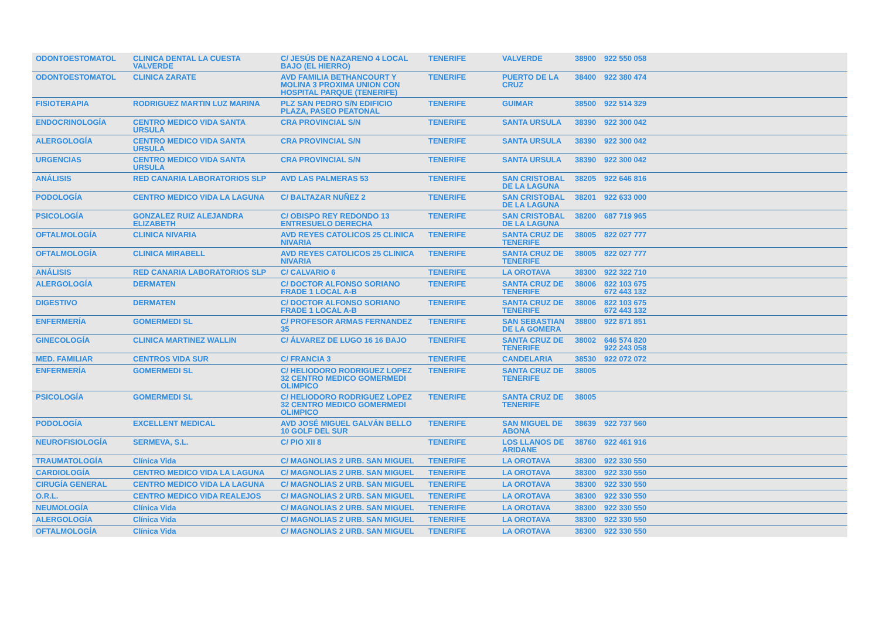| ODONTOESTOMATOL | CLINICA DENTAL LA CUESTA VALVERDE | C/ JESÚS DE NAZARENO 4 LOCAL BAJO (EL HIERRO) | TENERIFE | VALVERDE | 38900 | 922 550 058 |
| ODONTOESTOMATOL | CLINICA ZARATE | AVD FAMILIA BETHANCOURT Y MOLINA 3 PROXIMA UNION CON HOSPITAL PARQUE (TENERIFE) | TENERIFE | PUERTO DE LA CRUZ | 38400 | 922 380 474 |
| FISIOTERAPIA | RODRIGUEZ MARTIN LUZ MARINA | PLZ SAN PEDRO S/N EDIFICIO PLAZA, PASEO PEATONAL | TENERIFE | GUIMAR | 38500 | 922 514 329 |
| ENDOCRINOLOGÍA | CENTRO MEDICO VIDA SANTA URSULA | CRA PROVINCIAL S/N | TENERIFE | SANTA URSULA | 38390 | 922 300 042 |
| ALERGOLOGÍA | CENTRO MEDICO VIDA SANTA URSULA | CRA PROVINCIAL S/N | TENERIFE | SANTA URSULA | 38390 | 922 300 042 |
| URGENCIAS | CENTRO MEDICO VIDA SANTA URSULA | CRA PROVINCIAL S/N | TENERIFE | SANTA URSULA | 38390 | 922 300 042 |
| ANÁLISIS | RED CANARIA LABORATORIOS SLP | AVD LAS PALMERAS 53 | TENERIFE | SAN CRISTOBAL DE LA LAGUNA | 38205 | 922 646 816 |
| PODOLOGÍA | CENTRO MEDICO VIDA LA LAGUNA | C/ BALTAZAR NUÑEZ 2 | TENERIFE | SAN CRISTOBAL DE LA LAGUNA | 38201 | 922 633 000 |
| PSICOLOGÍA | GONZALEZ RUIZ ALEJANDRA ELIZABETH | C/ OBISPO REY REDONDO 13 ENTRESUELO DERECHA | TENERIFE | SAN CRISTOBAL DE LA LAGUNA | 38200 | 687 719 965 |
| OFTALMOLOGÍA | CLINICA NIVARIA | AVD REYES CATOLICOS 25 CLINICA NIVARIA | TENERIFE | SANTA CRUZ DE TENERIFE | 38005 | 822 027 777 |
| OFTALMOLOGÍA | CLINICA MIRABELL | AVD REYES CATOLICOS 25 CLINICA NIVARIA | TENERIFE | SANTA CRUZ DE TENERIFE | 38005 | 822 027 777 |
| ANÁLISIS | RED CANARIA LABORATORIOS SLP | C/ CALVARIO 6 | TENERIFE | LA OROTAVA | 38300 | 922 322 710 |
| ALERGOLOGÍA | DERMATEN | C/ DOCTOR ALFONSO SORIANO FRADE 1 LOCAL A-B | TENERIFE | SANTA CRUZ DE TENERIFE | 38006 | 822 103 675 672 443 132 |
| DIGESTIVO | DERMATEN | C/ DOCTOR ALFONSO SORIANO FRADE 1 LOCAL A-B | TENERIFE | SANTA CRUZ DE TENERIFE | 38006 | 822 103 675 672 443 132 |
| ENFERMERÍA | GOMERMEDI SL | C/ PROFESOR ARMAS FERNANDEZ 35 | TENERIFE | SAN SEBASTIAN DE LA GOMERA | 38800 | 922 871 851 |
| GINECOLOGÍA | CLINICA MARTINEZ WALLIN | C/ ÁLVAREZ DE LUGO 16 16 BAJO | TENERIFE | SANTA CRUZ DE TENERIFE | 38002 | 646 574 820 922 243 058 |
| MED. FAMILIAR | CENTROS VIDA SUR | C/ FRANCIA 3 | TENERIFE | CANDELARIA | 38530 | 922 072 072 |
| ENFERMERÍA | GOMERMEDI SL | C/ HELIODORO RODRIGUEZ LOPEZ 32 CENTRO MEDICO GOMERMEDI OLIMPICO | TENERIFE | SANTA CRUZ DE TENERIFE | 38005 | |
| PSICOLOGÍA | GOMERMEDI SL | C/ HELIODORO RODRIGUEZ LOPEZ 32 CENTRO MEDICO GOMERMEDI OLIMPICO | TENERIFE | SANTA CRUZ DE TENERIFE | 38005 | |
| PODOLOGÍA | EXCELLENT MEDICAL | AVD JOSÉ MIGUEL GALVÁN BELLO 10 GOLF DEL SUR | TENERIFE | SAN MIGUEL DE ABONA | 38639 | 922 737 560 |
| NEUROFISIOLOGÍA | SERMEVA, S.L. | C/ PIO XII 8 | TENERIFE | LOS LLANOS DE ARIDANE | 38760 | 922 461 916 |
| TRAUMATOLOGÍA | Clínica Vida | C/ MAGNOLIAS 2 URB. SAN MIGUEL | TENERIFE | LA OROTAVA | 38300 | 922 330 550 |
| CARDIOLOGÍA | CENTRO MEDICO VIDA LA LAGUNA | C/ MAGNOLIAS 2 URB. SAN MIGUEL | TENERIFE | LA OROTAVA | 38300 | 922 330 550 |
| CIRUGÍA GENERAL | CENTRO MEDICO VIDA LA LAGUNA | C/ MAGNOLIAS 2 URB. SAN MIGUEL | TENERIFE | LA OROTAVA | 38300 | 922 330 550 |
| O.R.L. | CENTRO MEDICO VIDA REALEJOS | C/ MAGNOLIAS 2 URB. SAN MIGUEL | TENERIFE | LA OROTAVA | 38300 | 922 330 550 |
| NEUMOLOGÍA | Clínica Vida | C/ MAGNOLIAS 2 URB. SAN MIGUEL | TENERIFE | LA OROTAVA | 38300 | 922 330 550 |
| ALERGOLOGÍA | Clínica Vida | C/ MAGNOLIAS 2 URB. SAN MIGUEL | TENERIFE | LA OROTAVA | 38300 | 922 330 550 |
| OFTALMOLOGÍA | Clínica Vida | C/ MAGNOLIAS 2 URB. SAN MIGUEL | TENERIFE | LA OROTAVA | 38300 | 922 330 550 |